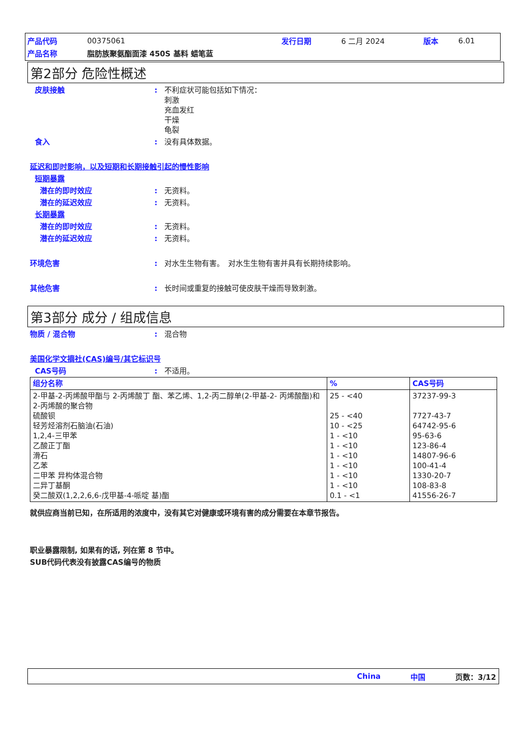| 产品代码 | 00375061 | 发行日期 | 6 二月 2024 | 版本 | 6.01 |
| 产品名称 | 脂肪族聚氨酯面漆 450S 基料 蜡笔蓝 | | | | |
第2部分 危险性概述
皮肤接触 : 不利症状可能包括如下情况：
刺激
充血发红
干燥
龟裂
食入 : 没有具体数据。
延迟和即时影响，以及短期和长期接触引起的慢性影响
短期暴露
潜在的即时效应 : 无资料。
潜在的延迟效应 : 无资料。
长期暴露
潜在的即时效应 : 无资料。
潜在的延迟效应 : 无资料。
环境危害 : 对水生生物有害。　对水生生物有害并具有长期持续影响。
其他危害 : 长时间或重复的接触可使皮肤干燥而导致刺激。
第3部分 成分 / 组成信息
物质 / 混合物 : 混合物
美国化学文摘社(CAS)编号/其它标识号
CAS号码 : 不适用。
| 组分名称 | % | CAS号码 |
| --- | --- | --- |
| 2-甲基-2-丙烯酸甲酯与 2-丙烯酸丁 酯、苯乙烯、1,2-丙二醇单(2-甲基-2- 丙烯酸酯)和 2-丙烯酸的聚合物 硫酸钡 轻芳烃溶剂石脑油(石油) 1,2,4-三甲苯 乙酸正丁酯 滑石 乙苯 二甲苯 异构体混合物 二异丁基酮 癸二酸双(1,2,2,6,6-戊甲基-4-哌啶 基)酯 | 25 - <40 25 - <40 10 - <25 1 - <10 1 - <10 1 - <10 1 - <10 1 - <10 1 - <10 0.1 - <1 | 37237-99-3 7727-43-7 64742-95-6 95-63-6 123-86-4 14807-96-6 100-41-4 1330-20-7 108-83-8 41556-26-7 |
就供应商当前已知，在所适用的浓度中，没有其它对健康或环境有害的成分需要在本章节报告。
职业暴露限制, 如果有的话, 列在第 8 节中。
SUB代码代表没有披露CAS编号的物质
China 中国 页数：3/12